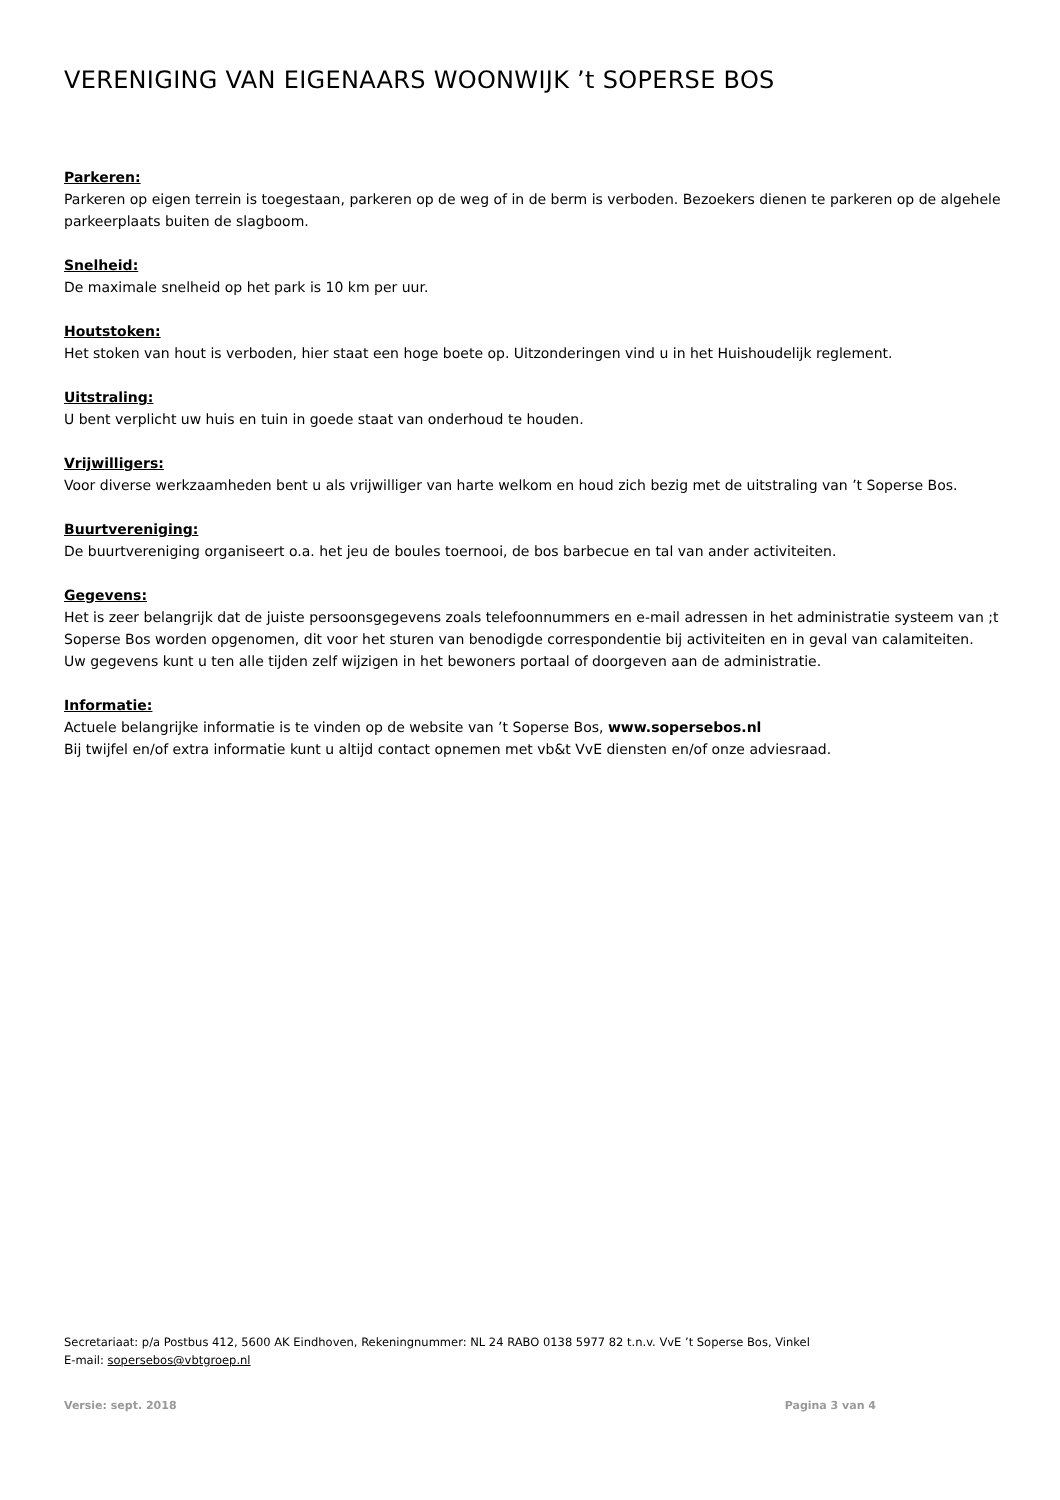VERENIGING VAN EIGENAARS WOONWIJK ’t SOPERSE BOS
Parkeren:
Parkeren op eigen terrein is toegestaan, parkeren op de weg of in de berm is verboden. Bezoekers dienen te parkeren op de algehele parkeerplaats buiten de slagboom.
Snelheid:
De maximale snelheid op het park is 10 km per uur.
Houtstoken:
Het stoken van hout is verboden, hier staat een hoge boete op. Uitzonderingen vind u in het Huishoudelijk reglement.
Uitstraling:
U bent verplicht uw huis en tuin in goede staat van onderhoud te houden.
Vrijwilligers:
Voor diverse werkzaamheden bent u als vrijwilliger van harte welkom en houd zich bezig met de uitstraling van ’t Soperse Bos.
Buurtvereniging:
De buurtvereniging organiseert o.a. het jeu de boules toernooi, de bos barbecue en tal van ander activiteiten.
Gegevens:
Het is zeer belangrijk dat de juiste persoonsgegevens zoals telefoonnummers en e-mail adressen in het administratie systeem van ;t Soperse Bos worden opgenomen, dit voor het sturen van benodigde correspondentie bij activiteiten en in geval van calamiteiten.
Uw gegevens kunt u ten alle tijden zelf wijzigen in het bewoners portaal of doorgeven aan de administratie.
Informatie:
Actuele belangrijke informatie is te vinden op de website van ’t Soperse Bos, www.sopersebos.nl
Bij twijfel en/of extra informatie kunt u altijd contact opnemen met vb&t VvE diensten en/of onze adviesraad.
Secretariaat: p/a Postbus 412, 5600 AK Eindhoven, Rekeningnummer: NL 24 RABO 0138 5977 82 t.n.v. VvE ’t Soperse Bos, Vinkel
E-mail: sopersebos@vbtgroep.nl
Versie: sept. 2018 Pagina 3 van 4